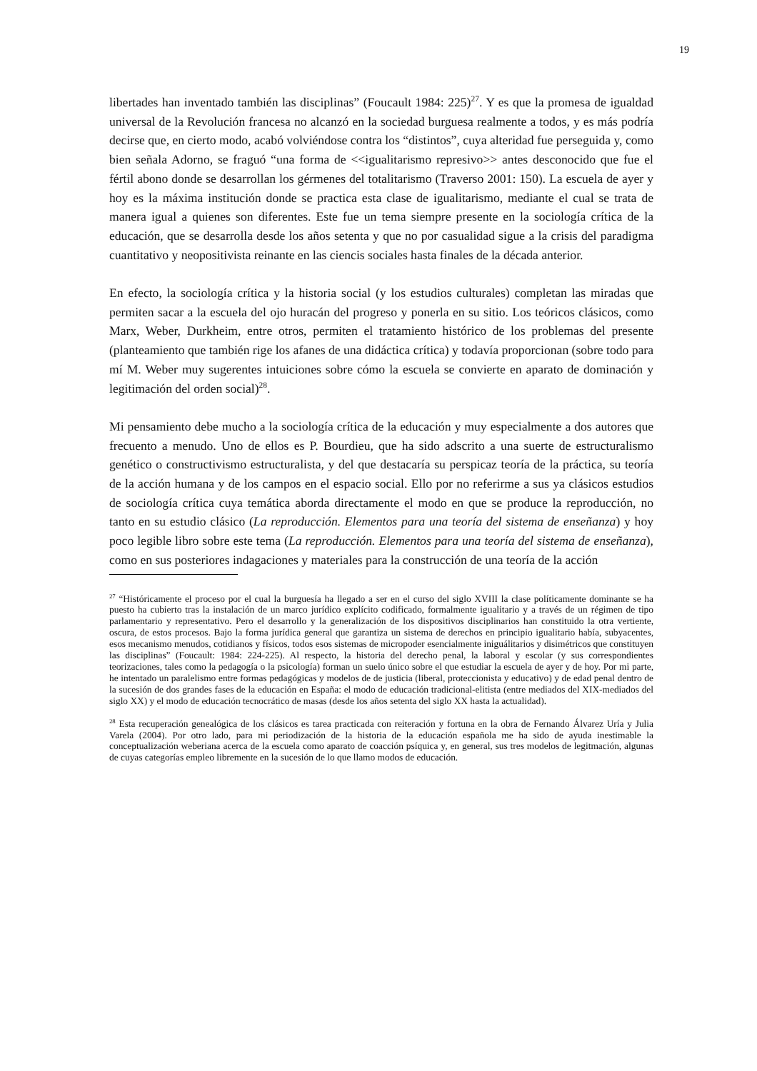19
libertades han inventado también las disciplinas” (Foucault 1984: 225)<sup>27</sup>. Y es que la promesa de igualdad universal de la Revolución francesa no alcanzó en la sociedad burguesa realmente a todos, y es más podría decirse que, en cierto modo, acabó volviéndose contra los “distintos”, cuya alteridad fue perseguida y, como bien señala Adorno, se fraguó “una forma de <<igualitarismo represivo>> antes desconocido que fue el fértil abono donde se desarrollan los gérmenes del totalitarismo (Traverso 2001: 150). La escuela de ayer y hoy es la máxima institución donde se practica esta clase de igualitarismo, mediante el cual se trata de manera igual a quienes son diferentes. Este fue un tema siempre presente en la sociología crítica de la educación, que se desarrolla desde los años setenta y que no por casualidad sigue a la crisis del paradigma cuantitativo y neopositivista reinante en las ciencis sociales hasta finales de la década anterior.
En efecto, la sociología crítica y la historia social (y los estudios culturales) completan las miradas que permiten sacar a la escuela del ojo huracán del progreso y ponerla en su sitio. Los teóricos clásicos, como Marx, Weber, Durkheim, entre otros, permiten el tratamiento histórico de los problemas del presente (planteamiento que también rige los afanes de una didáctica crítica) y todavía proporcionan (sobre todo para mí M. Weber muy sugerentes intuiciones sobre cómo la escuela se convierte en aparato de dominación y legitimación del orden social)<sup>28</sup>.
Mi pensamiento debe mucho a la sociología crítica de la educación y muy especialmente a dos autores que frecuento a menudo. Uno de ellos es P. Bourdieu, que ha sido adscrito a una suerte de estructuralismo genético o constructivismo estructuralista, y del que destacaría su perspicaz teoría de la práctica, su teoría de la acción humana y de los campos en el espacio social. Ello por no referirme a sus ya clásicos estudios de sociología crítica cuya temática aborda directamente el modo en que se produce la reproducción, no tanto en su estudio clásico (La reproducción. Elementos para una teoría del sistema de enseñanza) y hoy poco legible libro sobre este tema (La reproducción. Elementos para una teoría del sistema de enseñanza), como en sus posteriores indagaciones y materiales para la construcción de una teoría de la acción
<sup>27</sup> “Históricamente el proceso por el cual la burguesía ha llegado a ser en el curso del siglo XVIII la clase políticamente dominante se ha puesto ha cubierto tras la instalación de un marco jurídico explícito codificado, formalmente igualitario y a través de un régimen de tipo parlamentario y representativo. Pero el desarrollo y la generalización de los dispositivos disciplinarios han constituido la otra vertiente, oscura, de estos procesos. Bajo la forma jurídica general que garantiza un sistema de derechos en principio igualitario había, subyacentes, esos mecanismo menudos, cotidianos y físicos, todos esos sistemas de micropoder esencialmente iniguálitarios y disimétricos que constituyen las disciplinas” (Foucault: 1984: 224-225). Al respecto, la historia del derecho penal, la laboral y escolar (y sus correspondientes teorizaciones, tales como la pedagogía o la psicología) forman un suelo único sobre el que estudiar la escuela de ayer y de hoy. Por mi parte, he intentado un paralelismo entre formas pedagógicas y modelos de de justicia (liberal, proteccionista y educativo) y de edad penal dentro de la sucesión de dos grandes fases de la educación en España: el modo de educación tradicional-elitista (entre mediados del XIX-mediados del siglo XX) y el modo de educación tecnocrático de masas (desde los años setenta del siglo XX hasta la actualidad).
<sup>28</sup> Esta recuperación genealógica de los clásicos es tarea practicada con reiteración y fortuna en la obra de Fernando Álvarez Uría y Julia Varela (2004). Por otro lado, para mi periodización de la historia de la educación española me ha sido de ayuda inestimable la conceptualización weberiana acerca de la escuela como aparato de coacción psíquica y, en general, sus tres modelos de legitmación, algunas de cuyas categorías empleo libremente en la sucesión de lo que llamo modos de educación.